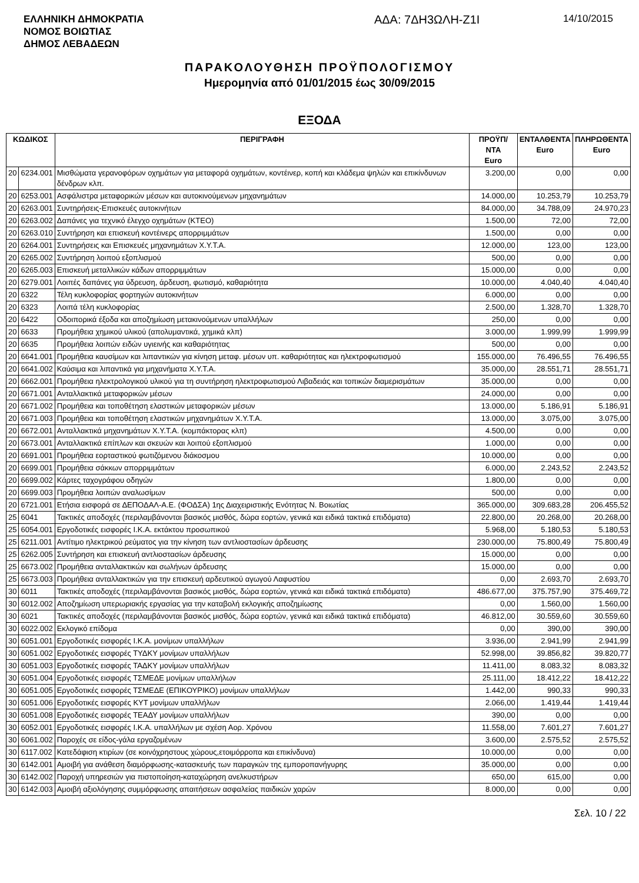ΕΛΛΗΝΙΚΗ ΔΗΜΟΚΡΑΤΙΑ
ΝΟΜΟΣ ΒΟΙΩΤΙΑΣ
ΔΗΜΟΣ ΛΕΒΑΔΕΩΝ
ΑΔΑ: 7ΔΗ3ΩΛΗ-Ζ1Ι
14/10/2015
ΠΑΡΑΚΟΛΟΥΘΗΣΗ ΠΡΟΫΠΟΛΟΓΙΣΜΟΥ
Ημερομηνία από 01/01/2015 έως 30/09/2015
ΕΞΟΔΑ
| ΚΩΔΙΚΟΣ | | ΠΕΡΙΓΡΑΦΗ | ΠΡΟΫΠ/ΝΤΑ Euro | ΕΝΤΑΛΘΕΝΤΑ Euro | ΠΛΗΡΩΘΕΝΤΑ Euro |
| --- | --- | --- | --- | --- | --- |
| 20 | 6234.001 | Μισθώματα γερανοφόρων οχημάτων για μεταφορά οχημάτων, κοντέινερ, κοπή και κλάδεμα ψηλών και επικίνδυνων δένδρων κλπ. | 3.200,00 | 0,00 | 0,00 |
| 20 | 6253.001 | Ασφάλιστρα μεταφορικών μέσων και αυτοκινούμενων μηχανημάτων | 14.000,00 | 10.253,79 | 10.253,79 |
| 20 | 6263.001 | Συντηρήσεις-Επισκευές αυτοκινήτων | 84.000,00 | 34.788,09 | 24.970,23 |
| 20 | 6263.002 | Δαπάνες για τεχνικό έλεγχο οχημάτων (ΚΤΕΟ) | 1.500,00 | 72,00 | 72,00 |
| 20 | 6263.010 | Συντήρηση και επισκευή κοντέινερς απορριμμάτων | 1.500,00 | 0,00 | 0,00 |
| 20 | 6264.001 | Συντηρήσεις και Επισκευές μηχανημάτων Χ.Υ.Τ.Α. | 12.000,00 | 123,00 | 123,00 |
| 20 | 6265.002 | Συντήρηση λοιπού εξοπλισμού | 500,00 | 0,00 | 0,00 |
| 20 | 6265.003 | Επισκευή μεταλλικών κάδων απορριμμάτων | 15.000,00 | 0,00 | 0,00 |
| 20 | 6279.001 | Λοιπές δαπάνες για ύδρευση, άρδευση, φωτισμό, καθαριότητα | 10.000,00 | 4.040,40 | 4.040,40 |
| 20 | 6322 | Τέλη κυκλοφορίας φορτηγών αυτοκινήτων | 6.000,00 | 0,00 | 0,00 |
| 20 | 6323 | Λοιπά τέλη κυκλοφορίας | 2.500,00 | 1.328,70 | 1.328,70 |
| 20 | 6422 | Οδοιπορικά έξοδα και αποζημίωση μετακινούμενων υπαλλήλων | 250,00 | 0,00 | 0,00 |
| 20 | 6633 | Προμήθεια χημικού υλικού (απολυμαντικά, χημικά κλπ) | 3.000,00 | 1.999,99 | 1.999,99 |
| 20 | 6635 | Προμήθεια λοιπών ειδών υγιεινής και καθαριότητας | 500,00 | 0,00 | 0,00 |
| 20 | 6641.001 | Προμήθεια καυσίμων και λιπαντικών για κίνηση μεταφ. μέσων υπ. καθαριότητας και ηλεκτροφωτισμού | 155.000,00 | 76.496,55 | 76.496,55 |
| 20 | 6641.002 | Καύσιμα και λιπαντικά για μηχανήματα Χ.Υ.Τ.Α. | 35.000,00 | 28.551,71 | 28.551,71 |
| 20 | 6662.001 | Προμήθεια ηλεκτρολογικού υλικού για τη συντήρηση ηλεκτροφωτισμού Λιβαδειάς και τοπικών διαμερισμάτων | 35.000,00 | 0,00 | 0,00 |
| 20 | 6671.001 | Ανταλλακτικά μεταφορικών μέσων | 24.000,00 | 0,00 | 0,00 |
| 20 | 6671.002 | Προμήθεια και τοποθέτηση ελαστικών μεταφορικών μέσων | 13.000,00 | 5.186,91 | 5.186,91 |
| 20 | 6671.003 | Προμήθεια και τοποθέτηση ελαστικών μηχανημάτων Χ.Υ.Τ.Α. | 13.000,00 | 3.075,00 | 3.075,00 |
| 20 | 6672.001 | Ανταλλακτικά μηχανημάτων Χ.Υ.Τ.Α. (κομπάκτορας κλπ) | 4.500,00 | 0,00 | 0,00 |
| 20 | 6673.001 | Ανταλλακτικά επίπλων και σκευών και λοιπού εξοπλισμού | 1.000,00 | 0,00 | 0,00 |
| 20 | 6691.001 | Προμήθεια εορταστικού φωτιζόμενου διάκοσμου | 10.000,00 | 0,00 | 0,00 |
| 20 | 6699.001 | Προμήθεια σάκκων απορριμμάτων | 6.000,00 | 2.243,52 | 2.243,52 |
| 20 | 6699.002 | Κάρτες ταχογράφου οδηγών | 1.800,00 | 0,00 | 0,00 |
| 20 | 6699.003 | Προμήθεια λοιπών αναλωσίμων | 500,00 | 0,00 | 0,00 |
| 20 | 6721.001 | Ετήσια εισφορά σε ΔΕΠΟΔΑΛ-Α.Ε. (ΦΟΔΣΑ) 1ης Διαχειριστικής Ενότητας Ν. Βοιωτίας | 365.000,00 | 309.683,28 | 206.455,52 |
| 25 | 6041 | Τακτικές αποδοχές (περιλαμβάνονται βασικός μισθός, δώρα εορτών, γενικά και ειδικά τακτικά επιδόματα) | 22.800,00 | 20.268,00 | 20.268,00 |
| 25 | 6054.001 | Εργοδοτικές εισφορές Ι.Κ.Α. εκτάκτου προσωπικού | 5.968,00 | 5.180,53 | 5.180,53 |
| 25 | 6211.001 | Αντίτιμο ηλεκτρικού ρεύματος για την κίνηση των αντλιοστασίων άρδευσης | 230.000,00 | 75.800,49 | 75.800,49 |
| 25 | 6262.005 | Συντήρηση και επισκευή αντλιοστασίων άρδευσης | 15.000,00 | 0,00 | 0,00 |
| 25 | 6673.002 | Προμήθεια ανταλλακτικών και σωλήνων άρδευσης | 15.000,00 | 0,00 | 0,00 |
| 25 | 6673.003 | Προμήθεια ανταλλακτικών για την επισκευή αρδευτικού αγωγού Λαφυστίου | 0,00 | 2.693,70 | 2.693,70 |
| 30 | 6011 | Τακτικές αποδοχές (περιλαμβάνονται βασικός μισθός, δώρα εορτών, γενικά και ειδικά τακτικά επιδόματα) | 486.677,00 | 375.757,90 | 375.469,72 |
| 30 | 6012.002 | Αποζημίωση υπερωριακής εργασίας για την καταβολή εκλογικής αποζημίωσης | 0,00 | 1.560,00 | 1.560,00 |
| 30 | 6021 | Τακτικές αποδοχές (περιλαμβάνονται βασικός μισθός, δώρα εορτών, γενικά και ειδικά τακτικά επιδόματα) | 46.812,00 | 30.559,60 | 30.559,60 |
| 30 | 6022.002 | Εκλογικό επίδομα | 0,00 | 390,00 | 390,00 |
| 30 | 6051.001 | Εργοδοτικές εισφορές Ι.Κ.Α. μονίμων υπαλλήλων | 3.936,00 | 2.941,99 | 2.941,99 |
| 30 | 6051.002 | Εργοδοτικές εισφορές ΤΥΔΚΥ μονίμων υπαλλήλων | 52.998,00 | 39.856,82 | 39.820,77 |
| 30 | 6051.003 | Εργοδοτικές εισφορές ΤΑΔΚΥ μονίμων υπαλλήλων | 11.411,00 | 8.083,32 | 8.083,32 |
| 30 | 6051.004 | Εργοδοτικές εισφορές ΤΣΜΕΔΕ μονίμων υπαλλήλων | 25.111,00 | 18.412,22 | 18.412,22 |
| 30 | 6051.005 | Εργοδοτικές εισφορές ΤΣΜΕΔΕ (ΕΠΙΚΟΥΡΙΚΟ) μονίμων υπαλλήλων | 1.442,00 | 990,33 | 990,33 |
| 30 | 6051.006 | Εργοδοτικές εισφορές ΚΥΤ μονίμων υπαλλήλων | 2.066,00 | 1.419,44 | 1.419,44 |
| 30 | 6051.008 | Εργοδοτικές εισφορές ΤΕΑΔΥ μονίμων υπαλλήλων | 390,00 | 0,00 | 0,00 |
| 30 | 6052.001 | Εργοδοτικές εισφορές Ι.Κ.Α. υπαλλήλων με σχέση Αορ. Χρόνου | 11.558,00 | 7.601,27 | 7.601,27 |
| 30 | 6061.002 | Παροχές σε είδος-γάλα εργαζομένων | 3.600,00 | 2.575,52 | 2.575,52 |
| 30 | 6117.002 | Κατεδάφιση κτιρίων (σε κοινόχρηστους χώρους,ετοιμόρροπα και επικίνδυνα) | 10.000,00 | 0,00 | 0,00 |
| 30 | 6142.001 | Αμοιβή για ανάθεση διαμόρφωσης-κατασκευής των παραγκών της εμποροπανήγυρης | 35.000,00 | 0,00 | 0,00 |
| 30 | 6142.002 | Παροχή υπηρεσιών για πιστοποίηση-καταχώρηση ανελκυστήρων | 650,00 | 615,00 | 0,00 |
| 30 | 6142.003 | Αμοιβή αξιολόγησης συμμόρφωσης απαιτήσεων ασφαλείας παιδικών χαρών | 8.000,00 | 0,00 | 0,00 |
Σελ. 10 / 22